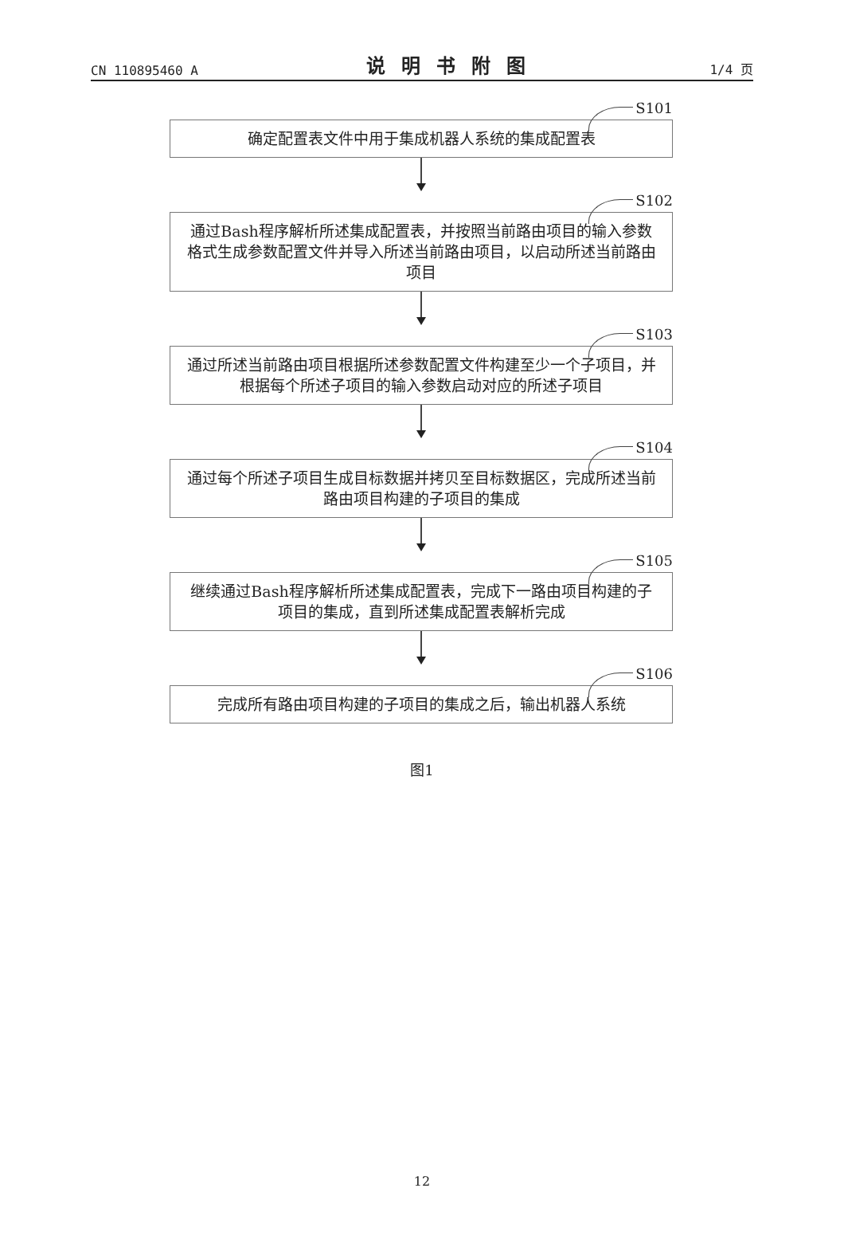CN 110895460 A 说明书附图 1/4 页
S101
确定配置表文件中用于集成机器人系统的集成配置表
S102
通过Bash程序解析所述集成配置表，并按照当前路由项目的输入参数格式生成参数配置文件并导入所述当前路由项目，以启动所述当前路由项目
S103
通过所述当前路由项目根据所述参数配置文件构建至少一个子项目，并根据每个所述子项目的输入参数启动对应的所述子项目
S104
通过每个所述子项目生成目标数据并拷贝至目标数据区，完成所述当前路由项目构建的子项目的集成
S105
继续通过Bash程序解析所述集成配置表，完成下一路由项目构建的子项目的集成，直到所述集成配置表解析完成
S106
完成所有路由项目构建的子项目的集成之后，输出机器人系统
图1
12